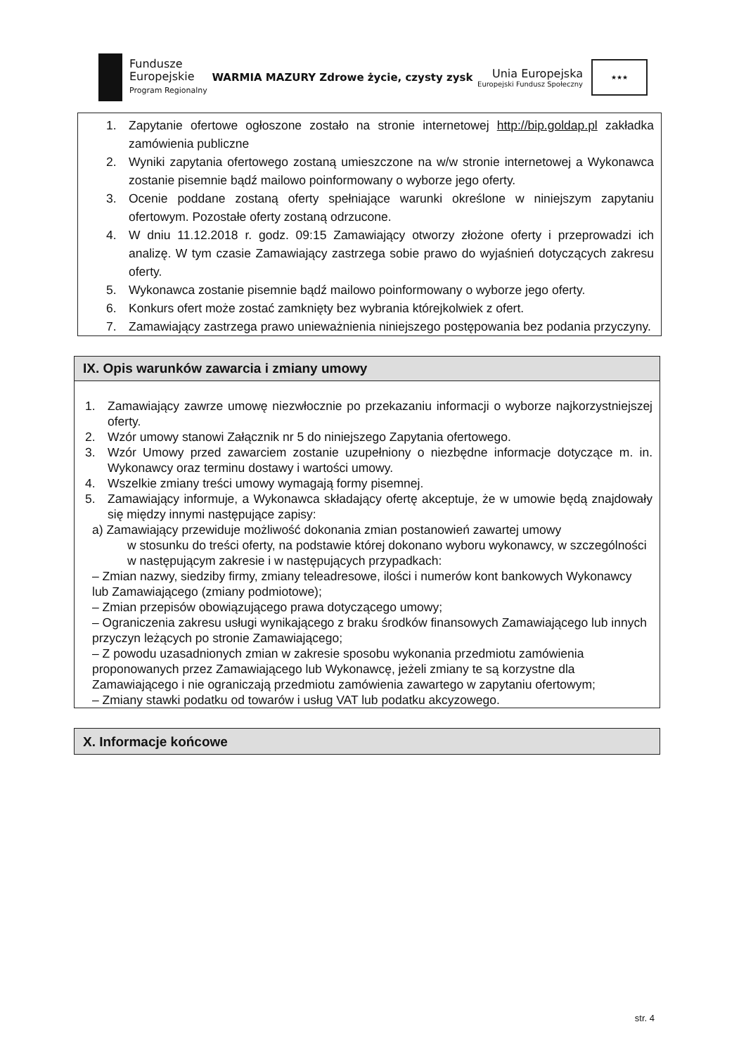Fundusze
Europejskie
Program Regionalny
WARMIA MAZURY Zdrowe życie, czysty zysk
Unia Europejska
Europejski Fundusz Społeczny
★★★
1. Zapytanie ofertowe ogłoszone zostało na stronie internetowej http://bip.goldap.pl zakładka zamówienia publiczne
2. Wyniki zapytania ofertowego zostaną umieszczone na w/w stronie internetowej a Wykonawca zostanie pisemnie bądź mailowo poinformowany o wyborze jego oferty.
3. Ocenie poddane zostaną oferty spełniające warunki określone w niniejszym zapytaniu ofertowym. Pozostałe oferty zostaną odrzucone.
4. W dniu 11.12.2018 r. godz. 09:15 Zamawiający otworzy złożone oferty i przeprowadzi ich analizę. W tym czasie Zamawiający zastrzega sobie prawo do wyjaśnień dotyczących zakresu oferty.
5. Wykonawca zostanie pisemnie bądź mailowo poinformowany o wyborze jego oferty.
6. Konkurs ofert może zostać zamknięty bez wybrania którejkolwiek z ofert.
7. Zamawiający zastrzega prawo unieważnienia niniejszego postępowania bez podania przyczyny.
IX. Opis warunków zawarcia i zmiany umowy
1. Zamawiający zawrze umowę niezwłocznie po przekazaniu informacji o wyborze najkorzystniejszej oferty.
2. Wzór umowy stanowi Załącznik nr 5 do niniejszego Zapytania ofertowego.
3. Wzór Umowy przed zawarciem zostanie uzupełniony o niezbędne informacje dotyczące m. in. Wykonawcy oraz terminu dostawy i wartości umowy.
4. Wszelkie zmiany treści umowy wymagają formy pisemnej.
5. Zamawiający informuje, a Wykonawca składający ofertę akceptuje, że w umowie będą znajdowały się między innymi następujące zapisy:
a) Zamawiający przewiduje możliwość dokonania zmian postanowień zawartej umowy
w stosunku do treści oferty, na podstawie której dokonano wyboru wykonawcy, w szczególności w następującym zakresie i w następujących przypadkach:
– Zmian nazwy, siedziby firmy, zmiany teleadresowe, ilości i numerów kont bankowych Wykonawcy lub Zamawiającego (zmiany podmiotowe);
– Zmian przepisów obowiązującego prawa dotyczącego umowy;
– Ograniczenia zakresu usługi wynikającego z braku środków finansowych Zamawiającego lub innych przyczyn leżących po stronie Zamawiającego;
– Z powodu uzasadnionych zmian w zakresie sposobu wykonania przedmiotu zamówienia proponowanych przez Zamawiającego lub Wykonawcę, jeżeli zmiany te są korzystne dla Zamawiającego i nie ograniczają przedmiotu zamówienia zawartego w zapytaniu ofertowym;
– Zmiany stawki podatku od towarów i usług VAT lub podatku akcyzowego.
X. Informacje końcowe
str. 4